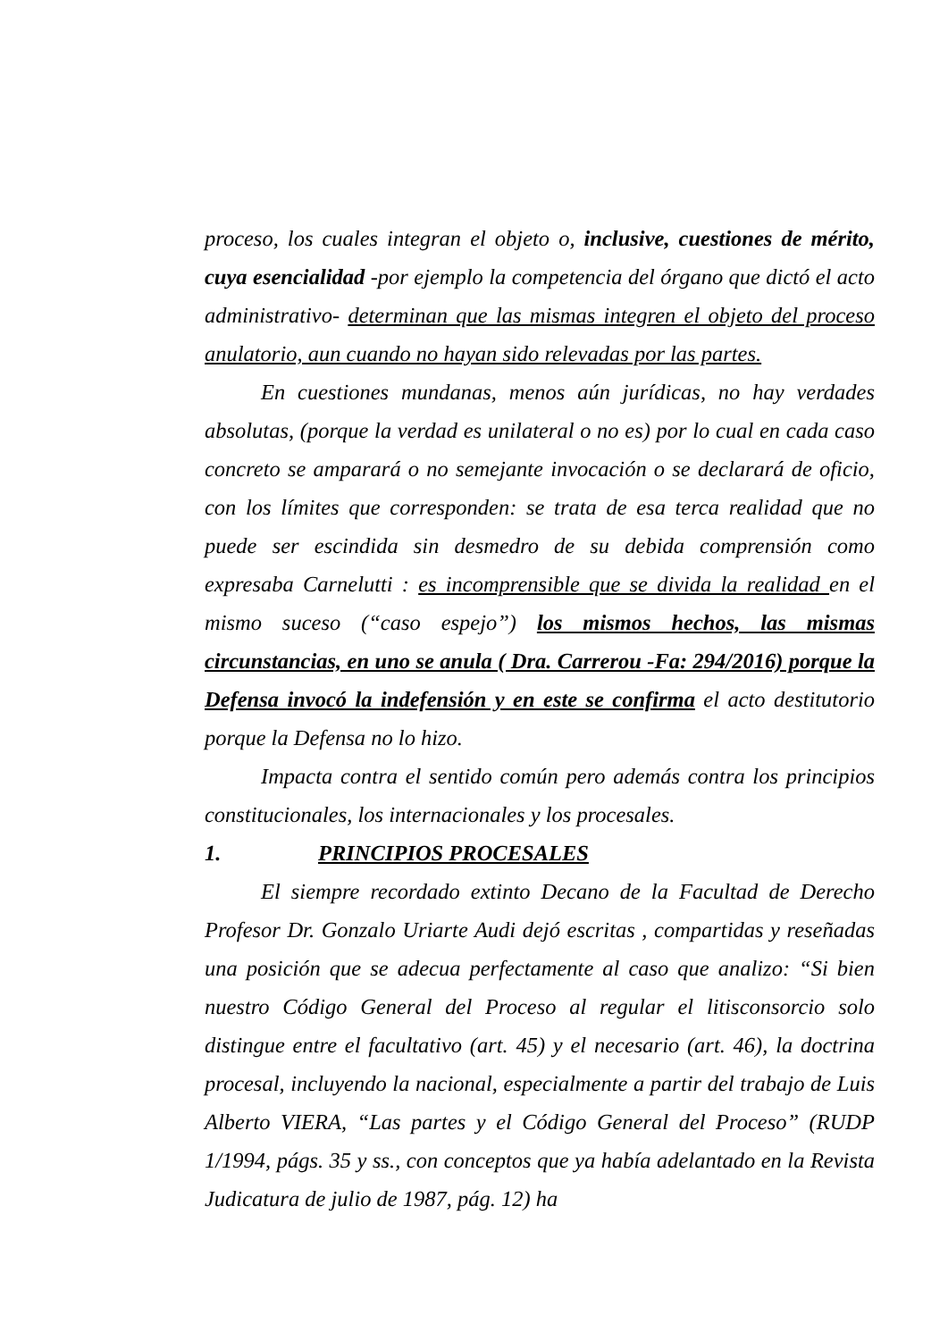proceso, los cuales integran el objeto o, inclusive, cuestiones de mérito, cuya esencialidad -por ejemplo la competencia del órgano que dictó el acto administrativo- determinan que las mismas integren el objeto del proceso anulatorio, aun cuando no hayan sido relevadas por las partes.
En cuestiones mundanas, menos aún jurídicas, no hay verdades absolutas, (porque la verdad es unilateral o no es) por lo cual en cada caso concreto se amparará o no semejante invocación o se declarará de oficio, con los límites que corresponden: se trata de esa terca realidad que no puede ser escindida sin desmedro de su debida comprensión como expresaba Carnelutti : es incomprensible que se divida la realidad en el mismo suceso (“caso espejo”) los mismos hechos, las mismas circunstancias, en uno se anula ( Dra. Carrerou -Fa: 294/2016) porque la Defensa invocó la indefensión y en este se confirma el acto destitutorio porque la Defensa no lo hizo.
Impacta contra el sentido común pero además contra los principios constitucionales, los internacionales y los procesales.
1. PRINCIPIOS PROCESALES
El siempre recordado extinto Decano de la Facultad de Derecho Profesor Dr. Gonzalo Uriarte Audi dejó escritas , compartidas y reseñadas una posición que se adecua perfectamente al caso que analizo: “Si bien nuestro Código General del Proceso al regular el litisconsorcio solo distingue entre el facultativo (art. 45) y el necesario (art. 46), la doctrina procesal, incluyendo la nacional, especialmente a partir del trabajo de Luis Alberto VIERA, “Las partes y el Código General del Proceso” (RUDP 1/1994, págs. 35 y ss., con conceptos que ya había adelantado en la Revista Judicatura de julio de 1987, pág. 12) ha